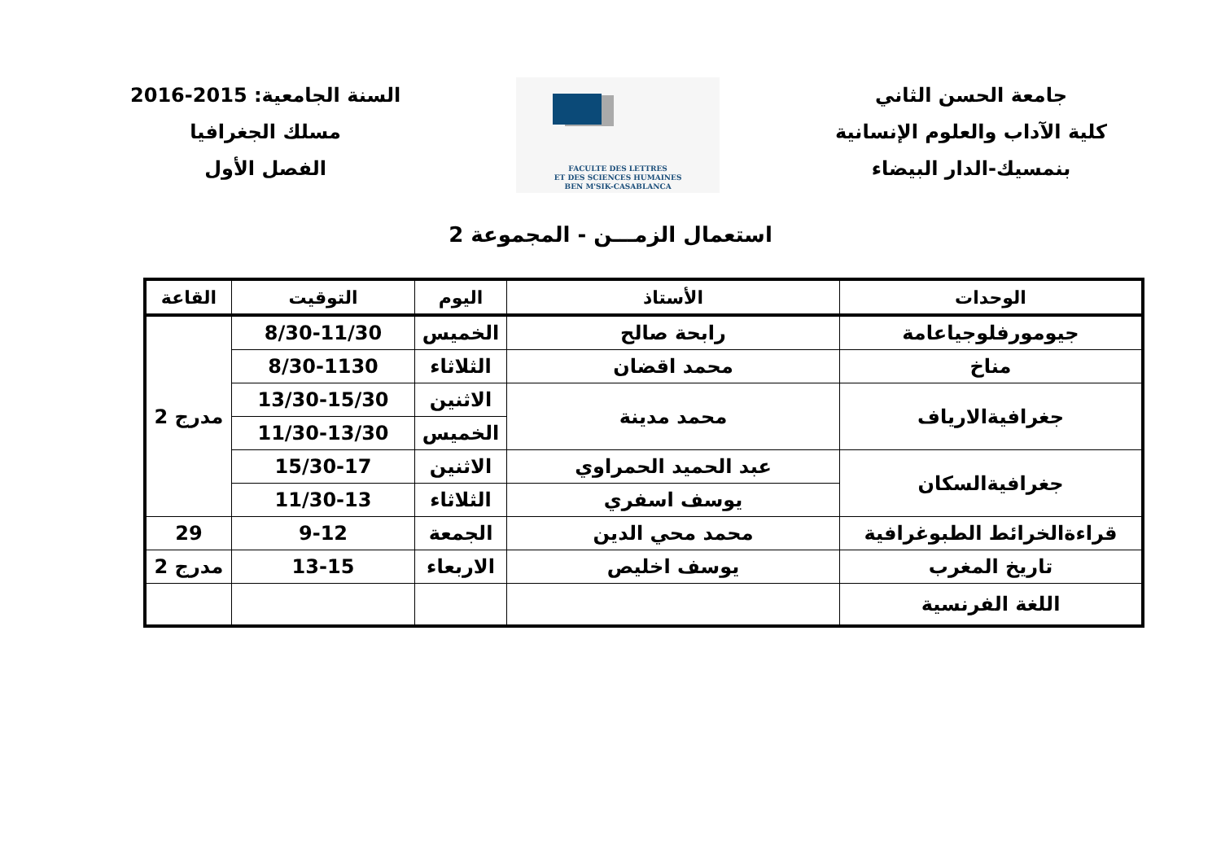جامعة الحسن الثاني
كلية الآداب والعلوم الإنسانية
بنمسيك-الدار البيضاء
FACULTE DES LETTRES
ET DES SCIENCES HUMAINES
BEN M'SIK-CASABLANCA
السنة الجامعية: 2015-2016
مسلك الجغرافيا
الفصل الأول
استعمال الزمـــن - المجموعة 2
| الوحدات | الأستاذ | اليوم | التوقيت | القاعة |
| --- | --- | --- | --- | --- |
| جيومورفلوجياعامة | رابحة صالح | الخميس | 8/30-11/30 | مدرج 2 |
| مناخ | محمد اقضان | الثلاثاء | 8/30-1130 | |
| جغرافيةالارياف | محمد مدينة | الاثنين | 13/30-15/30 | |
| | | الخميس | 11/30-13/30 | |
| جغرافيةالسكان | عبد الحميد الحمراوي | الاثنين | 15/30-17 | |
| | يوسف اسفري | الثلاثاء | 11/30-13 | |
| قراءةالخرائط الطبوغرافية | محمد محي الدين | الجمعة | 9-12 | 29 |
| تاريخ المغرب | يوسف اخليص | الاربعاء | 13-15 | مدرج 2 |
| اللغة الفرنسية | | | | |